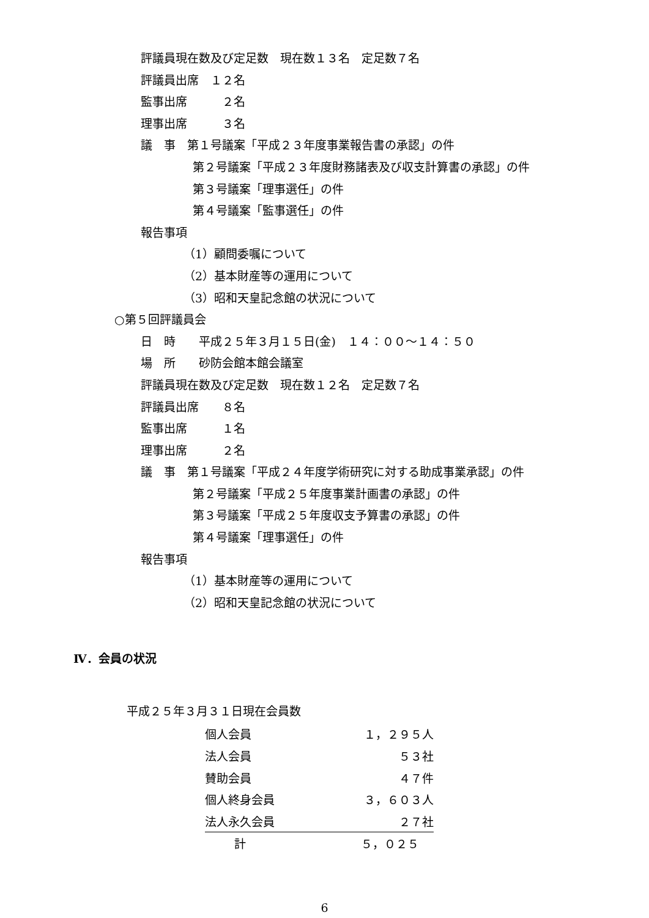評議員現在数及び定足数　現在数１３名　定足数７名
評議員出席　１２名
監事出席　　　２名
理事出席　　　３名
議　事　第１号議案「平成２３年度事業報告書の承認」の件
第２号議案「平成２３年度財務諸表及び収支計算書の承認」の件
第３号議案「理事選任」の件
第４号議案「監事選任」の件
報告事項
（1）顧問委嘱について
（2）基本財産等の運用について
（3）昭和天皇記念館の状況について
○第５回評議員会
日　時　　平成２５年３月１５日(金)　１４：００～１４：５０
場　所　　砂防会館本館会議室
評議員現在数及び定足数　現在数１２名　定足数７名
評議員出席　　８名
監事出席　　　１名
理事出席　　　２名
議　事　第１号議案「平成２４年度学術研究に対する助成事業承認」の件
第２号議案「平成２５年度事業計画書の承認」の件
第３号議案「平成２５年度収支予算書の承認」の件
第４号議案「理事選任」の件
報告事項
（1）基本財産等の運用について
（2）昭和天皇記念館の状況について
Ⅳ．会員の状況
平成２５年３月３１日現在会員数
| 個人会員 | １，２９５人 |
| 法人会員 | ５３社 |
| 賛助会員 | ４７件 |
| 個人終身会員 | ３，６０３人 |
| 法人永久会員 | ２７社 |
| 計 | ５，０２５ |
6